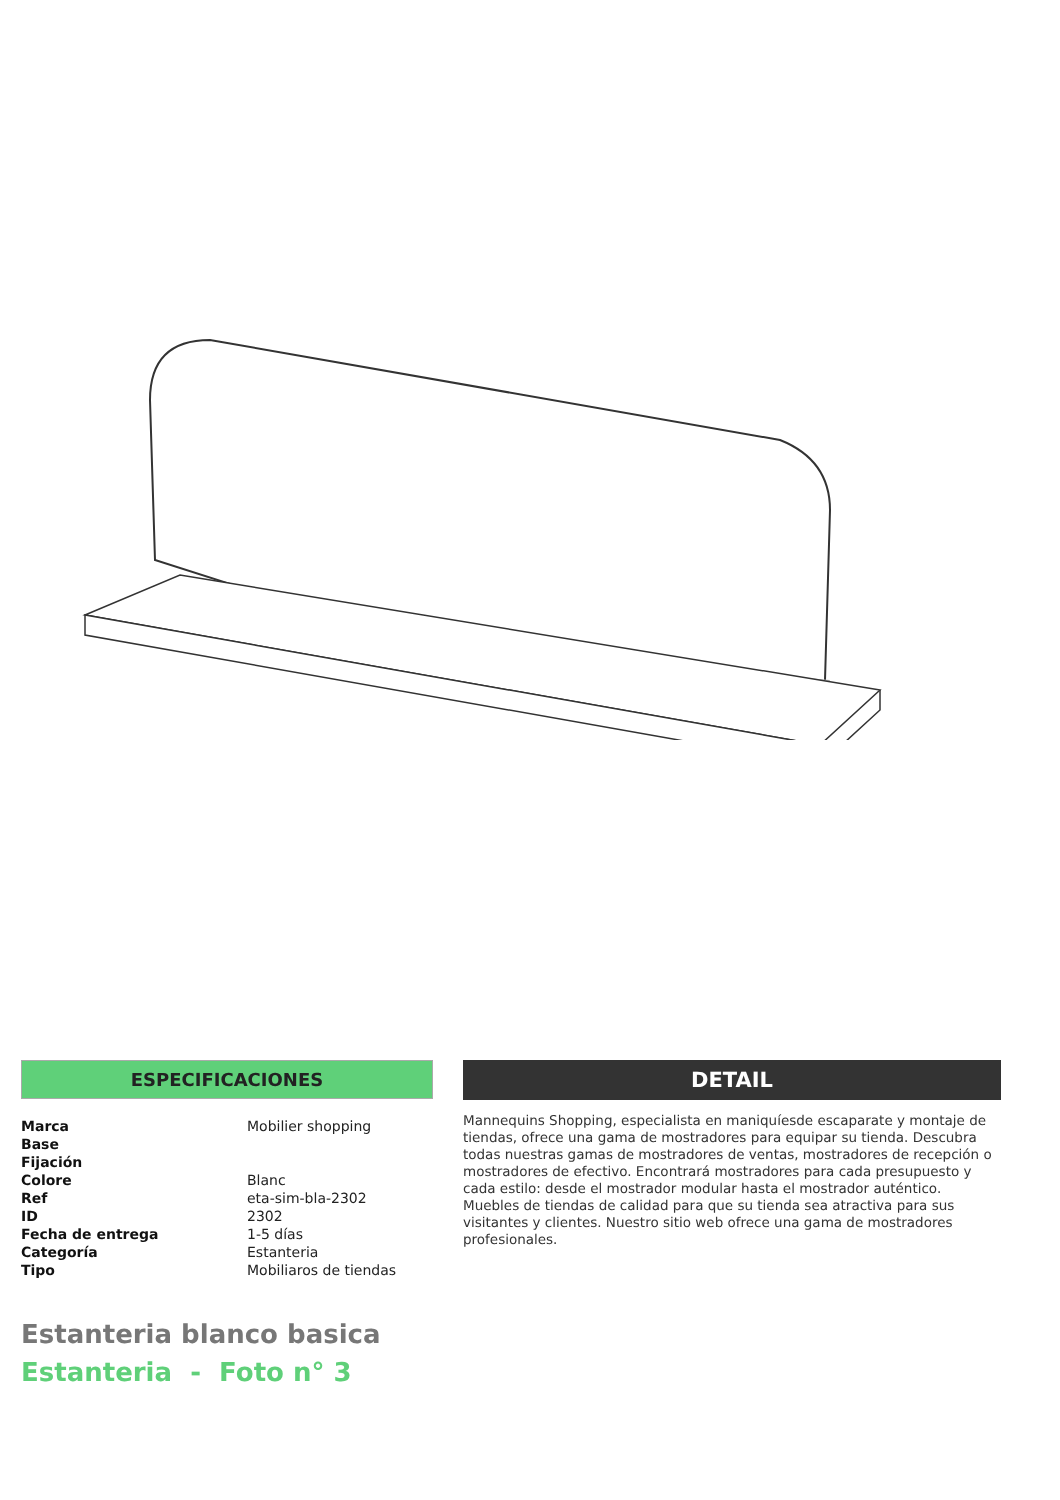ESPECIFICACIONES
| Marca | Mobilier shopping |
| Base | |
| Fijación | |
| Colore | Blanc |
| Ref | eta-sim-bla-2302 |
| ID | 2302 |
| Fecha de entrega | 1-5 días |
| Categoría | Estanteria |
| Tipo | Mobiliaros de tiendas |
DETAIL
Mannequins Shopping, especialista en maniquíesde escaparate y montaje de tiendas, ofrece una gama de mostradores para equipar su tienda. Descubra todas nuestras gamas de mostradores de ventas, mostradores de recepción o mostradores de efectivo. Encontrará mostradores para cada presupuesto y cada estilo: desde el mostrador modular hasta el mostrador auténtico. Muebles de tiendas de calidad para que su tienda sea atractiva para sus visitantes y clientes. Nuestro sitio web ofrece una gama de mostradores profesionales.
Estanteria blanco basica
Estanteria - Foto n° 3